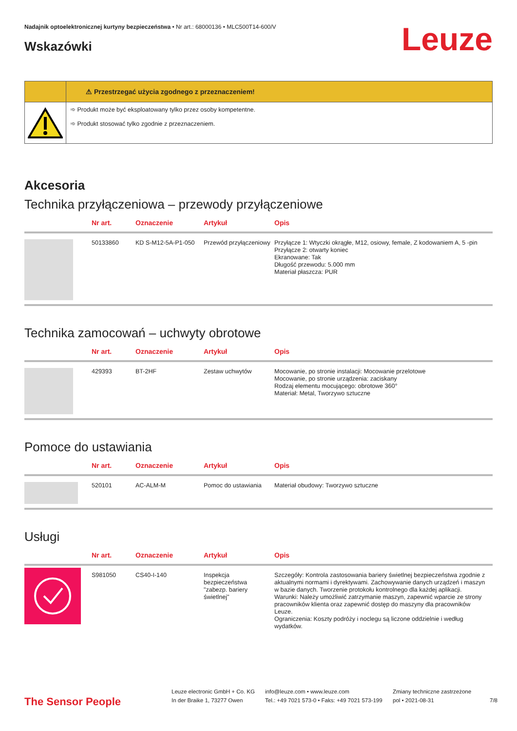Nadajnik optoelektronicznej kurtyny bezpieczeństwa • Nr art.: 68000136 • MLC500T14-600/V
Wskazówki
Leuze
⚠ Przestrzegać użycia zgodnego z przeznaczeniem!
➾ Produkt może być eksploatowany tylko przez osoby kompetentne.
➾ Produkt stosować tylko zgodnie z przeznaczeniem.
Akcesoria
Technika przyłączeniowa – przewody przyłączeniowe
| | Nr art. | Oznaczenie | Artykuł | Opis |
| --- | --- | --- | --- | --- |
| | 50133860 | KD S-M12-5A-P1-050 | Przewód przyłączeniowy | Przyłącze 1: Wtyczki okrągłe, M12, osiowy, female, Z kodowaniem A, 5 -pin Przyłącze 2: otwarty koniec Ekranowane: Tak Długość przewodu: 5.000 mm Materiał płaszcza: PUR |
Technika zamocowań – uchwyty obrotowe
| | Nr art. | Oznaczenie | Artykuł | Opis |
| --- | --- | --- | --- | --- |
| | 429393 | BT-2HF | Zestaw uchwytów | Mocowanie, po stronie instalacji: Mocowanie przelotowe Mocowanie, po stronie urządzenia: zaciskany Rodzaj elementu mocującego: obrotowe 360° Materiał: Metal, Tworzywo sztuczne |
Pomoce do ustawiania
| | Nr art. | Oznaczenie | Artykuł | Opis |
| --- | --- | --- | --- | --- |
| | 520101 | AC-ALM-M | Pomoc do ustawiania | Materiał obudowy: Tworzywo sztuczne |
Usługi
| | Nr art. | Oznaczenie | Artykuł | Opis |
| --- | --- | --- | --- | --- |
| | S981050 | CS40-I-140 | Inspekcja bezpieczeństwa "zabezp. bariery świetlnej" | Szczegóły: Kontrola zastosowania bariery świetlnej bezpieczeństwa zgodnie z aktualnymi normami i dyrektywami. Zachowywanie danych urządzeń i maszyn w bazie danych. Tworzenie protokołu kontrolnego dla każdej aplikacji. Warunki: Należy umożliwić zatrzymanie maszyn, zapewnić wparcie ze strony pracowników klienta oraz zapewnić dostęp do maszyny dla pracowników Leuze. Ograniczenia: Koszty podróży i noclegu są liczone oddzielnie i według wydatków. |
The Sensor People
Leuze electronic GmbH + Co. KG
In der Braike 1, 73277 Owen
info@leuze.com • www.leuze.com
Tel.: +49 7021 573-0 • Faks: +49 7021 573-199
Zmiany techniczne zastrzeżone
pol • 2021-08-31
7/8